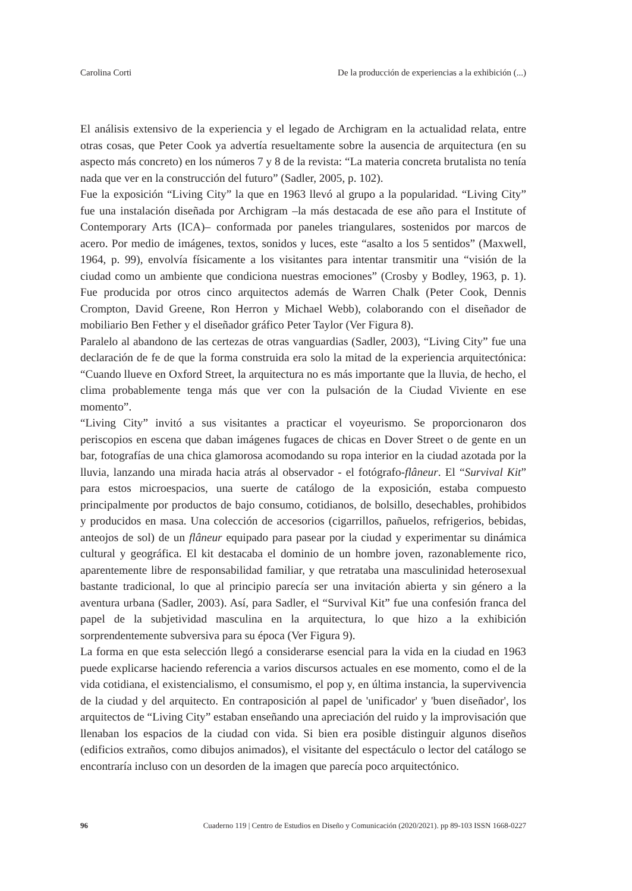Carolina Corti De la producción de experiencias a la exhibición (...)
El análisis extensivo de la experiencia y el legado de Archigram en la actualidad relata, entre otras cosas, que Peter Cook ya advertía resueltamente sobre la ausencia de arquitectura (en su aspecto más concreto) en los números 7 y 8 de la revista: “La materia concreta brutalista no tenía nada que ver en la construcción del futuro” (Sadler, 2005, p. 102).
Fue la exposición “Living City” la que en 1963 llevó al grupo a la popularidad. “Living City” fue una instalación diseñada por Archigram –la más destacada de ese año para el Institute of Contemporary Arts (ICA)– conformada por paneles triangulares, sostenidos por marcos de acero. Por medio de imágenes, textos, sonidos y luces, este “asalto a los 5 sentidos” (Maxwell, 1964, p. 99), envolvía físicamente a los visitantes para intentar transmitir una “visión de la ciudad como un ambiente que condiciona nuestras emociones” (Crosby y Bodley, 1963, p. 1). Fue producida por otros cinco arquitectos además de Warren Chalk (Peter Cook, Dennis Crompton, David Greene, Ron Herron y Michael Webb), colaborando con el diseñador de mobiliario Ben Fether y el diseñador gráfico Peter Taylor (Ver Figura 8).
Paralelo al abandono de las certezas de otras vanguardias (Sadler, 2003), “Living City” fue una declaración de fe de que la forma construida era solo la mitad de la experiencia arquitectónica: “Cuando llueve en Oxford Street, la arquitectura no es más importante que la lluvia, de hecho, el clima probablemente tenga más que ver con la pulsación de la Ciudad Viviente en ese momento”.
“Living City” invitó a sus visitantes a practicar el voyeurismo. Se proporcionaron dos periscopios en escena que daban imágenes fugaces de chicas en Dover Street o de gente en un bar, fotografías de una chica glamorosa acomodando su ropa interior en la ciudad azotada por la lluvia, lanzando una mirada hacia atrás al observador - el fotógrafo-flâneur. El “Survival Kit” para estos microespacios, una suerte de catálogo de la exposición, estaba compuesto principalmente por productos de bajo consumo, cotidianos, de bolsillo, desechables, prohibidos y producidos en masa. Una colección de accesorios (cigarrillos, pañuelos, refrigerios, bebidas, anteojos de sol) de un flâneur equipado para pasear por la ciudad y experimentar su dinámica cultural y geográfica. El kit destacaba el dominio de un hombre joven, razonablemente rico, aparentemente libre de responsabilidad familiar, y que retrataba una masculinidad heterosexual bastante tradicional, lo que al principio parecía ser una invitación abierta y sin género a la aventura urbana (Sadler, 2003). Así, para Sadler, el “Survival Kit” fue una confesión franca del papel de la subjetividad masculina en la arquitectura, lo que hizo a la exhibición sorprendentemente subversiva para su época (Ver Figura 9).
La forma en que esta selección llegó a considerarse esencial para la vida en la ciudad en 1963 puede explicarse haciendo referencia a varios discursos actuales en ese momento, como el de la vida cotidiana, el existencialismo, el consumismo, el pop y, en última instancia, la supervivencia de la ciudad y del arquitecto. En contraposición al papel de 'unificador' y 'buen diseñador', los arquitectos de “Living City” estaban enseñando una apreciación del ruido y la improvisación que llenaban los espacios de la ciudad con vida. Si bien era posible distinguir algunos diseños (edificios extraños, como dibujos animados), el visitante del espectáculo o lector del catálogo se encontraría incluso con un desorden de la imagen que parecía poco arquitectónico.
96 Cuaderno 119 | Centro de Estudios en Diseño y Comunicación (2020/2021). pp 89-103 ISSN 1668-0227